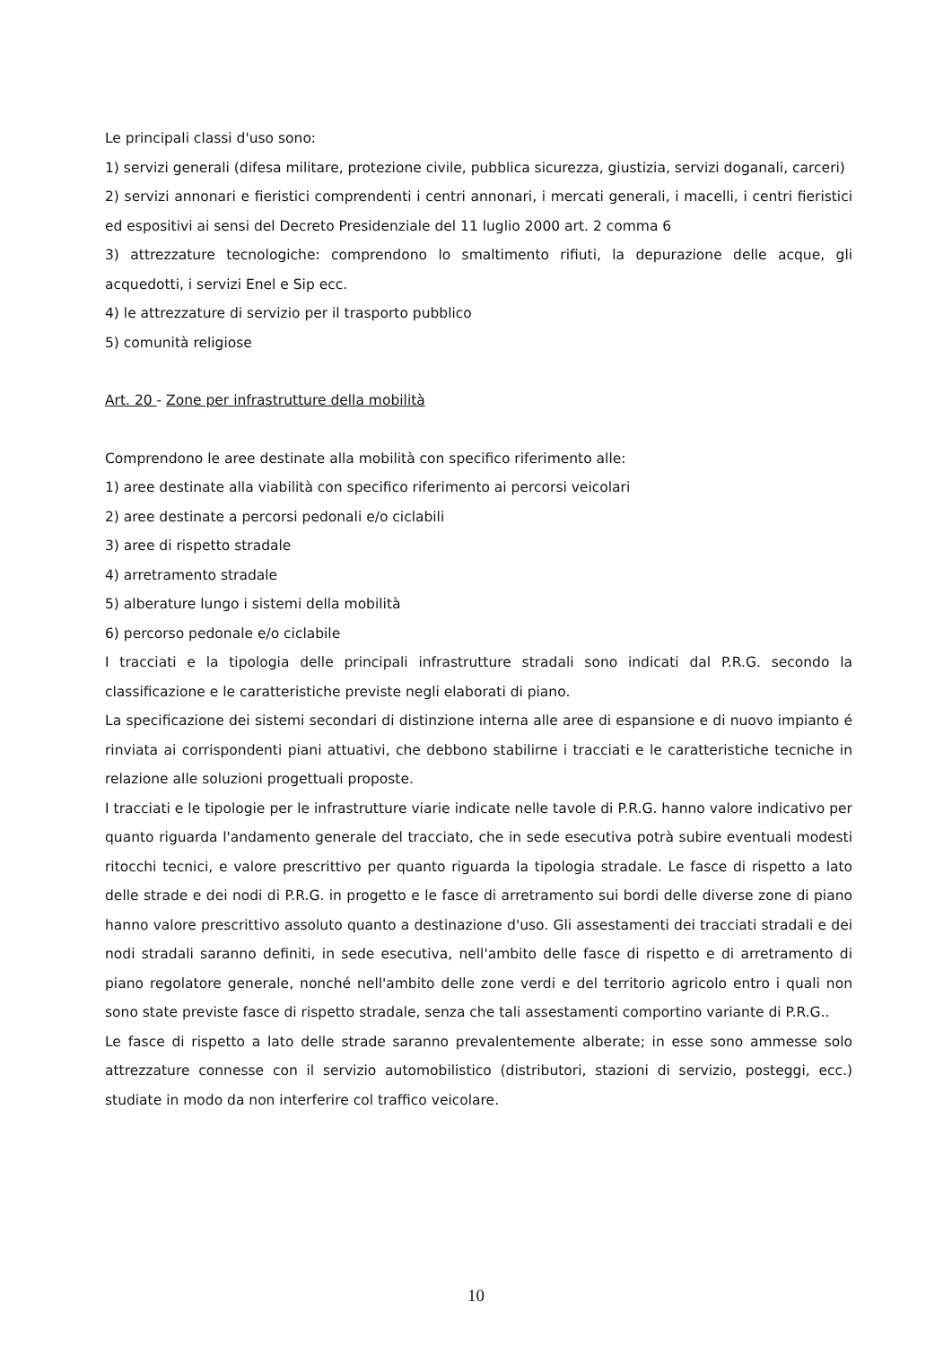Le principali classi d'uso sono:
1) servizi generali (difesa militare, protezione civile, pubblica sicurezza, giustizia, servizi doganali, carceri)
2) servizi annonari e fieristici comprendenti i centri annonari, i mercati generali, i macelli, i centri fieristici ed espositivi ai sensi del Decreto Presidenziale del 11 luglio 2000 art. 2 comma 6
3) attrezzature tecnologiche: comprendono lo smaltimento rifiuti, la depurazione delle acque, gli acquedotti, i servizi Enel e Sip ecc.
4) le attrezzature di servizio per il trasporto pubblico
5) comunità religiose
Art. 20 - Zone per infrastrutture della mobilità
Comprendono le aree destinate alla mobilità con specifico riferimento alle:
1) aree destinate alla viabilità con specifico riferimento ai percorsi veicolari
2) aree destinate a percorsi pedonali e/o ciclabili
3) aree di rispetto stradale
4) arretramento stradale
5) alberature lungo i sistemi della mobilità
6) percorso pedonale e/o ciclabile
I tracciati e la tipologia delle principali infrastrutture stradali sono indicati dal P.R.G. secondo la classificazione e le caratteristiche previste negli elaborati di piano.
La specificazione dei sistemi secondari di distinzione interna alle aree di espansione e di nuovo impianto é rinviata ai corrispondenti piani attuativi, che debbono stabilirne i tracciati e le caratteristiche tecniche in relazione alle soluzioni progettuali proposte.
I tracciati e le tipologie per le infrastrutture viarie indicate nelle tavole di P.R.G. hanno valore indicativo per quanto riguarda l'andamento generale del tracciato, che in sede esecutiva potrà subire eventuali modesti ritocchi tecnici, e valore prescrittivo per quanto riguarda la tipologia stradale. Le fasce di rispetto a lato delle strade e dei nodi di P.R.G. in progetto e le fasce di arretramento sui bordi delle diverse zone di piano hanno valore prescrittivo assoluto quanto a destinazione d'uso. Gli assestamenti dei tracciati stradali e dei nodi stradali saranno definiti, in sede esecutiva, nell'ambito delle fasce di rispetto e di arretramento di piano regolatore generale, nonché nell'ambito delle zone verdi e del territorio agricolo entro i quali non sono state previste fasce di rispetto stradale, senza che tali assestamenti comportino variante di P.R.G..
Le fasce di rispetto a lato delle strade saranno prevalentemente alberate; in esse sono ammesse solo attrezzature connesse con il servizio automobilistico (distributori, stazioni di servizio, posteggi, ecc.) studiate in modo da non interferire col traffico veicolare.
10